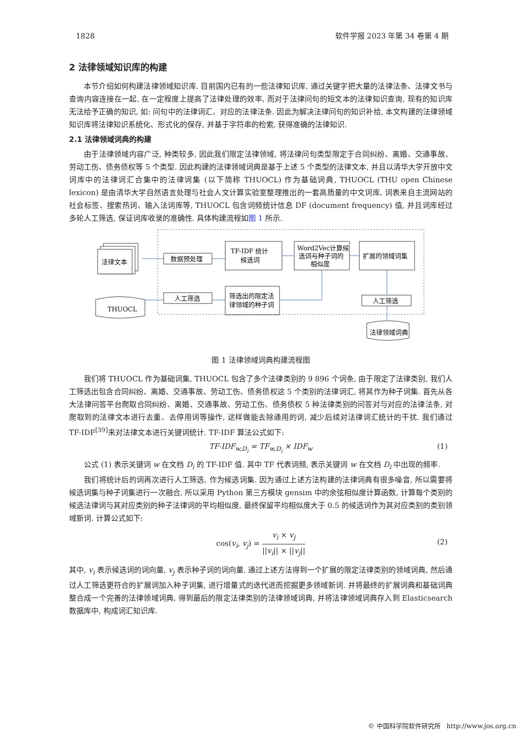1828 软件学报 2023 年第 34 卷第 4 期
2 法律领域知识库的构建
本节介绍如何构建法律领域知识库. 目前国内已有的一些法律知识库, 通过关键字把大量的法律法条、法律文书与查询内容连接在一起, 在一定程度上提高了法律处理的效率, 而对于法律问句的短文本的法律知识查询, 现有的知识库无法给予正确的知识, 如: 问句中的法律词汇、对应的法律法条. 因此为解决法律问句的知识补给, 本文构建的法律领域知识库将法律知识系统化、形式化的保存, 并基于字符串的检索, 获得准确的法律知识.
2.1 法律领域词典的构建
由于法律领域内容广泛, 种类较多, 因此我们限定法律领域, 将法律问句类型限定于合同纠纷、离婚、交通事故、劳动工伤、债务债权等 5 个类型. 因此构建的法律领域词典是基于上述 5 个类型的法律文本, 并且以清华大学开放中文词库中的法律词汇合集中的法律词集 (以下简称 THUOCL) 作为基础词典, THUOCL (THU open Chinese lexicon) 是由清华大学自然语言处理与社会人文计算实验室整理推出的一套高质量的中文词库, 词表来自主流网站的社会标签、搜索热词、输入法词库等, THUOCL 包含词频统计信息 DF (document frequency) 值, 并且词库经过多轮人工筛选, 保证词库收录的准确性. 具体构建流程如图 1 所示.
法律文本
THUOCL
数据预处理
人工筛选
TF-IDF 统计
候选词
Word2Vec计算候
选词与种子词的
相似度
扩展的领域词集
筛选出的限定法
律领域的种子词
人工筛选
法律领域词典
图 1 法律领域词典构建流程图
我们将 THUOCL 作为基础词集, THUOCL 包含了多个法律类别的 9 896 个词条, 由于限定了法律类别, 我们人工筛选出包含合同纠纷、离婚、交通事故、劳动工伤、债务债权这 5 个类别的法律词汇, 将其作为种子词集. 首先从各大法律问答平台爬取合同纠纷、离婚、交通事故、劳动工伤、债务债权 5 种法律类别的问答对与对应的法律法条, 对爬取到的法律文本进行去重、去停用词等操作, 这样做能去除通用的词, 减少后续对法律词汇统计的干扰. 我们通过 TF-IDF<sup>[39]</sup>来对法律文本进行关键词统计. TF-IDF 算法公式如下:
TF-IDF<sub>w,D<sub>i</sub></sub> = TF<sub>w,D<sub>i</sub></sub> × IDF<sub>w</sub> (1)
公式 (1) 表示关键词 w 在文档 D<sub>i</sub> 的 TF-IDF 值. 其中 TF 代表词频, 表示关键词 w 在文档 D<sub>i</sub> 中出现的频率.
我们将统计后的词再次进行人工筛选, 作为候选词集. 因为通过上述方法构建的法律词典有很多噪音, 所以需要将候选词集与种子词集进行一次融合, 所以采用 Python 第三方模块 gensim 中的余弦相似度计算函数, 计算每个类别的候选法律词与其对应类别的种子法律词的平均相似度, 最终保留平均相似度大于 0.5 的候选词作为其对应类别的类别领域新词. 计算公式如下:
cos(v<sub>i</sub>, v<sub>j</sub>) = v<sub>i</sub> × v<sub>j</sub> ||v<sub>i</sub>|| × ||v<sub>j</sub>||
(2)
其中, v<sub>i</sub> 表示候选词的词向量, v<sub>j</sub> 表示种子词的词向量. 通过上述方法得到一个扩展的限定法律类别的领域词典, 然后通过人工筛选更符合的扩展词加入种子词集, 进行增量式的迭代进而挖掘更多领域新词. 并将最终的扩展词典和基础词典整合成一个完善的法律领域词典, 得到最后的限定法律类别的法律领域词典, 并将法律领域词典存入到 Elasticsearch 数据库中, 构成词汇知识库.
© 中国科学院软件研究所 http://www.jos.org.cn